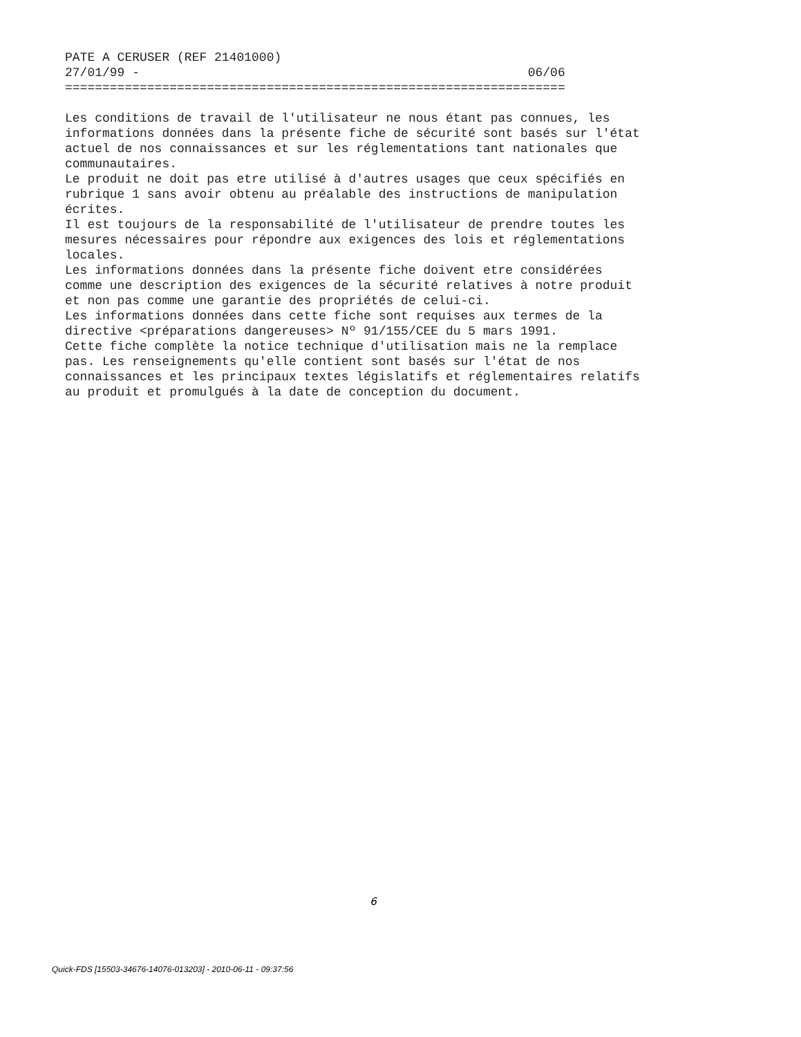PATE A CERUSER (REF 21401000)
27/01/99 -                                                    06/06
===================================================================

Les conditions de travail de l'utilisateur ne nous étant pas connues, les
informations données dans la présente fiche de sécurité sont basés sur l'état
actuel de nos connaissances et sur les réglementations tant nationales que
communautaires.
Le produit ne doit pas etre utilisé à d'autres usages que ceux spécifiés en
rubrique 1 sans avoir obtenu au préalable des instructions de manipulation
écrites.
Il est toujours de la responsabilité de l'utilisateur de prendre toutes les
mesures nécessaires pour répondre aux exigences des lois et réglementations
locales.
Les informations données dans la présente fiche doivent etre considérées
comme une description des exigences de la sécurité relatives à notre produit
et non pas comme une garantie des propriétés de celui-ci.
Les informations données dans cette fiche sont requises aux termes de la
directive <préparations dangereuses> Nº 91/155/CEE du 5 mars 1991.
Cette fiche complète la notice technique d'utilisation mais ne la remplace
pas. Les renseignements qu'elle contient sont basés sur l'état de nos
connaissances et les principaux textes législatifs et réglementaires relatifs
au produit et promulgués à la date de conception du document.
6
Quick-FDS [15503-34676-14076-013203] - 2010-06-11 - 09:37:56